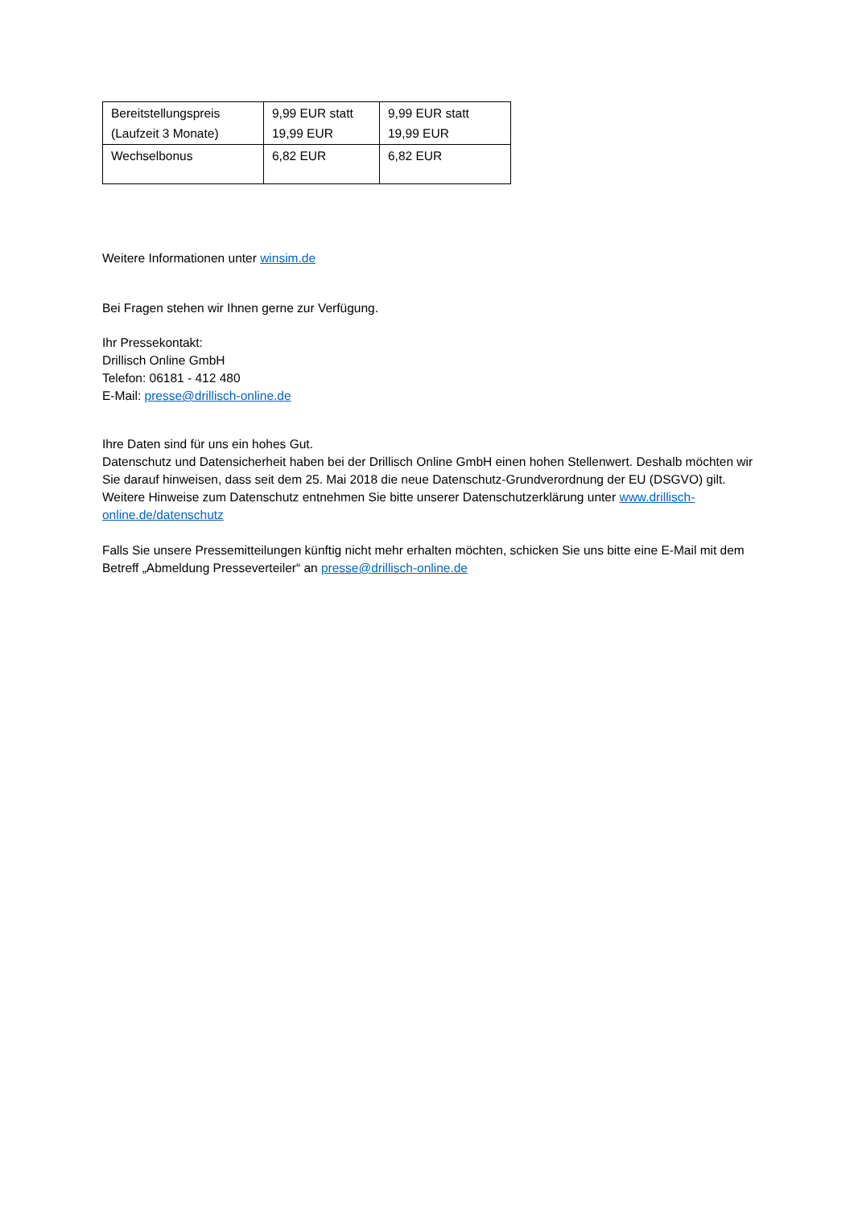| Bereitstellungspreis (Laufzeit 3 Monate) | 9,99 EUR statt 19,99 EUR | 9,99 EUR statt 19,99 EUR |
| Wechselbonus | 6,82 EUR | 6,82 EUR |
Weitere Informationen unter winsim.de
Bei Fragen stehen wir Ihnen gerne zur Verfügung.
Ihr Pressekontakt:
Drillisch Online GmbH
Telefon: 06181 - 412 480
E-Mail: presse@drillisch-online.de
Ihre Daten sind für uns ein hohes Gut.
Datenschutz und Datensicherheit haben bei der Drillisch Online GmbH einen hohen Stellenwert. Deshalb möchten wir Sie darauf hinweisen, dass seit dem 25. Mai 2018 die neue Datenschutz-Grundverordnung der EU (DSGVO) gilt. Weitere Hinweise zum Datenschutz entnehmen Sie bitte unserer Datenschutzerklärung unter www.drillisch-online.de/datenschutz
Falls Sie unsere Pressemitteilungen künftig nicht mehr erhalten möchten, schicken Sie uns bitte eine E-Mail mit dem Betreff „Abmeldung Presseverteiler“ an presse@drillisch-online.de